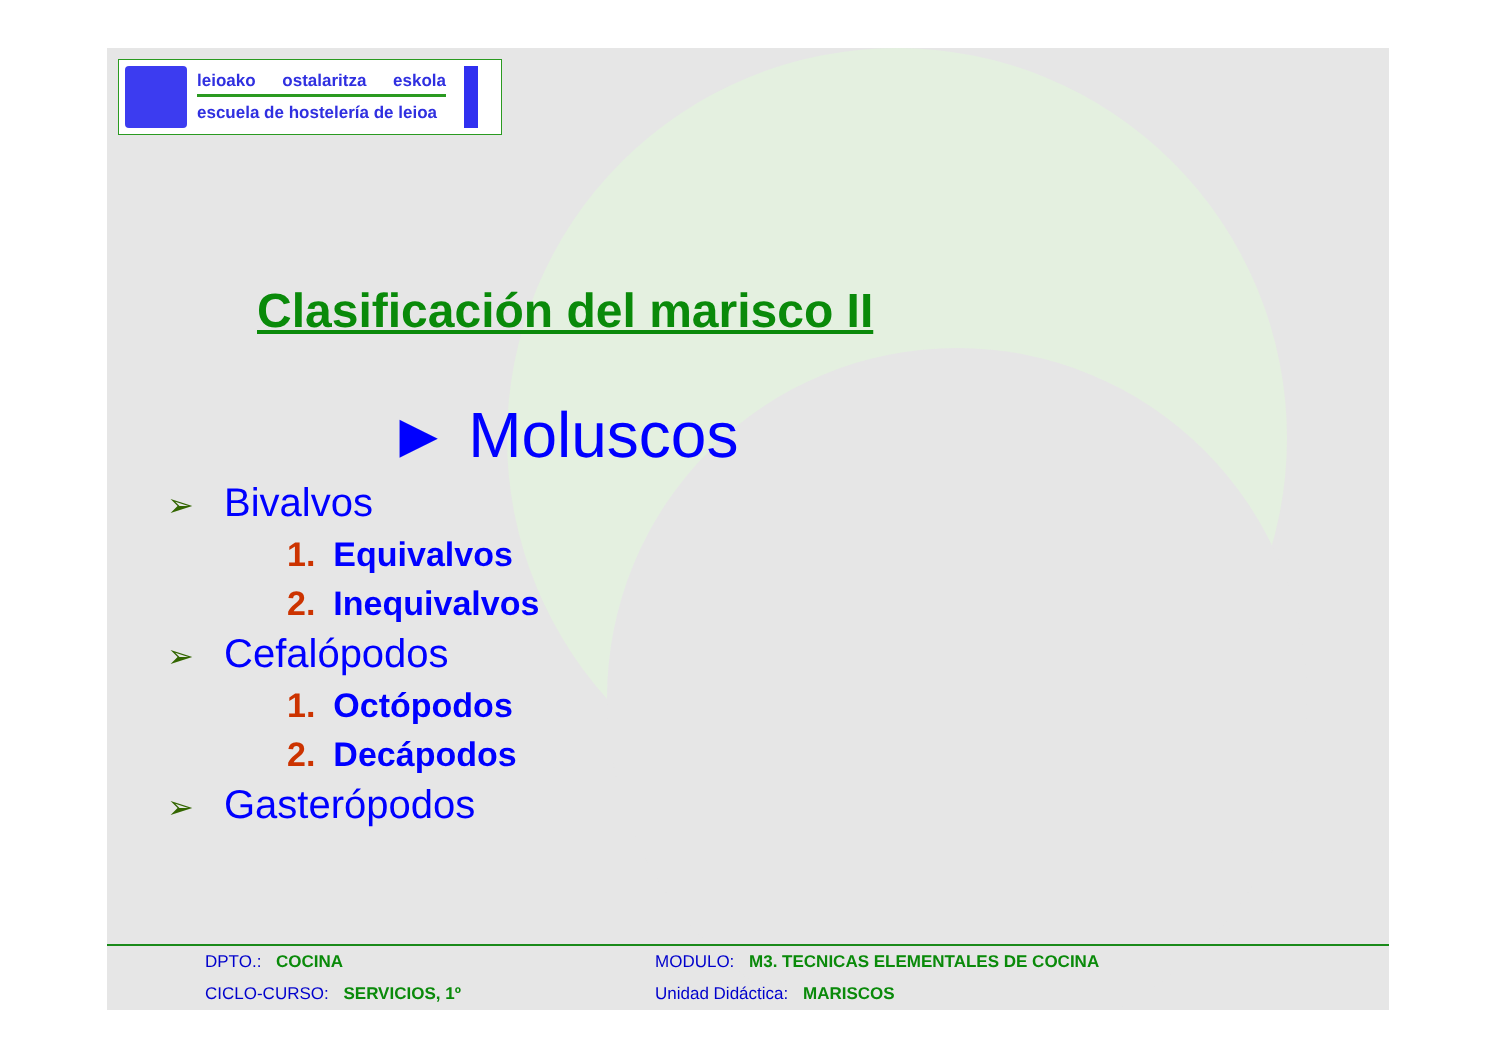leioako ostalaritza eskola
escuela de hostelería de leioa
Clasificación del marisco II
► Moluscos
➢ Bivalvos
1. Equivalvos
2. Inequivalvos
➢ Cefalópodos
1. Octópodos
2. Decápodos
➢ Gasterópodos
DPTO.: COCINA
CICLO-CURSO: SERVICIOS, 1º
MODULO: M3. TECNICAS ELEMENTALES DE COCINA
Unidad Didáctica: MARISCOS